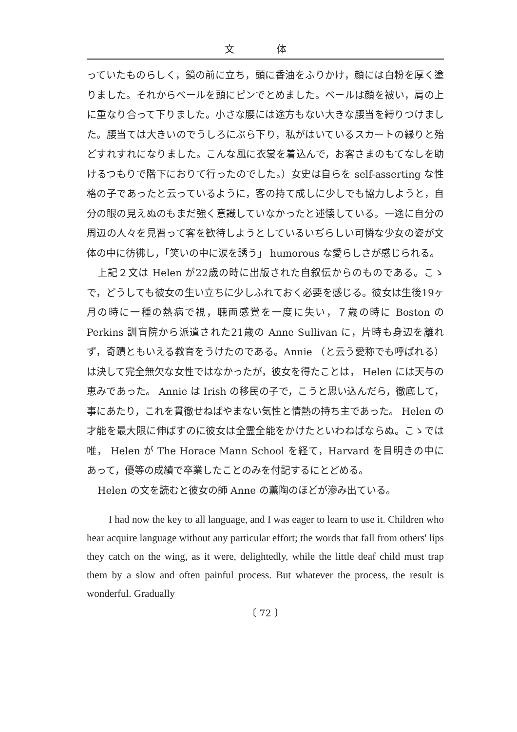文 体
っていたものらしく，鏡の前に立ち，頭に香油をふりかけ，顔には白粉を厚く塗りました。それからベールを頭にピンでとめました。ベールは顔を被い，肩の上に重なり合って下りました。小さな腰には途方もない大きな腰当を縛りつけました。腰当ては大きいのでうしろにぶら下り，私がはいているスカートの縁りと殆どすれすれになりました。こんな風に衣裳を着込んで，お客さまのもてなしを助けるつもりで階下におりて行ったのでした。）女史は自らを self-asserting な性格の子であったと云っているように，客の持て成しに少しでも協力しようと，自分の眼の見えぬのもまだ強く意識していなかったと述懐している。一途に自分の周辺の人々を見習って客を歓待しようとしているいぢらしい可憐な少女の姿が文体の中に彷彿し，「笑いの中に涙を誘う」 humorous な愛らしさが感じられる。
上記２文は Helen が22歳の時に出版された自叙伝からのものである。こゝで，どうしても彼女の生い立ちに少しふれておく必要を感じる。彼女は生後19ヶ月の時に一種の熱病で視，聴両感覚を一度に失い，７歳の時に Boston の Perkins 訓盲院から派遣された21歳の Anne Sullivan に，片時も身辺を離れず，奇蹟ともいえる教育をうけたのである。Annie （と云う愛称でも呼ばれる）は決して完全無欠な女性ではなかったが，彼女を得たことは， Helen には天与の恵みであった。 Annie は Irish の移民の子で，こうと思い込んだら，徹底して，事にあたり，これを貫徹せねばやまない気性と情熱の持ち主であった。 Helen の才能を最大限に伸ばすのに彼女は全霊全能をかけたといわねばならぬ。こゝでは唯， Helen が The Horace Mann School を経て，Harvard を目明きの中にあって，優等の成績で卒業したことのみを付記するにとどめる。
Helen の文を読むと彼女の師 Anne の薫陶のほどが滲み出ている。
I had now the key to all language, and I was eager to learn to use it. Children who hear acquire language without any particular effort; the words that fall from others' lips they catch on the wing, as it were, delightedly, while the little deaf child must trap them by a slow and often painful process. But whatever the process, the result is wonderful. Gradually
〔 72 〕